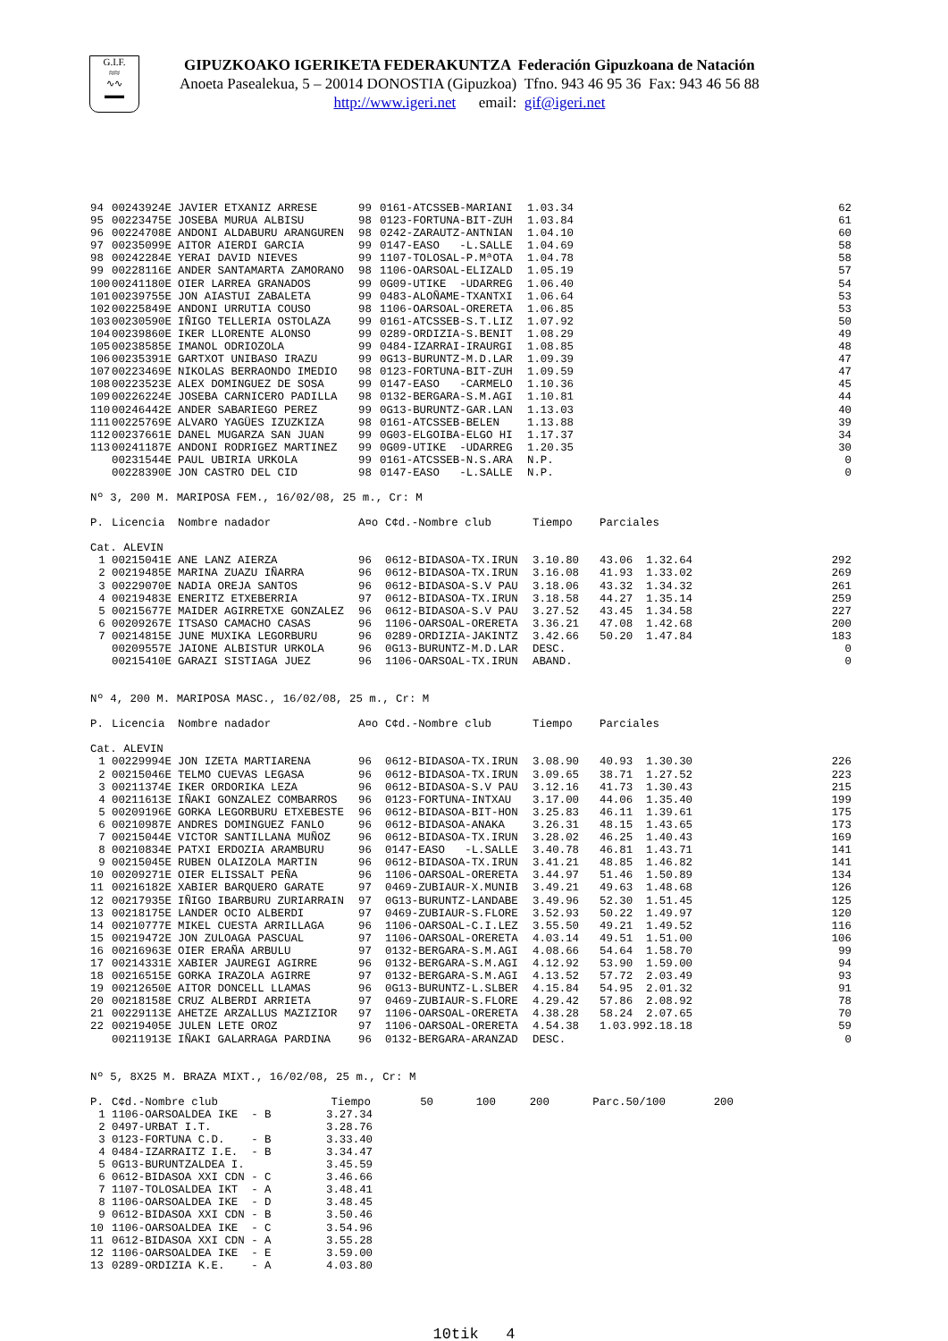G.I.F.
≈≈
∿∿
▬▬
GIPUZKOAKO IGERIKETA FEDERAKUNTZA Federación Gipuzkoana de Natación
Anoeta Pasealekua, 5 – 20014 DONOSTIA (Gipuzkoa) Tfno. 943 46 95 36 Fax: 943 46 56 88
http://www.igeri.net email: gif@igeri.net
| 94 | 00243924E | JAVIER ETXANIZ ARRESE | 99 | 0161-ATCSSEB-MARIANI | 1.03.34 | 62 |
| 95 | 00223475E | JOSEBA MURUA ALBISU | 98 | 0123-FORTUNA-BIT-ZUH | 1.03.84 | 61 |
| 96 | 00224708E | ANDONI ALDABURU ARANGUREN | 98 | 0242-ZARAUTZ-ANTNIAN | 1.04.10 | 60 |
| 97 | 00235099E | AITOR AIERDI GARCIA | 99 | 0147-EASO -L.SALLE | 1.04.69 | 58 |
| 98 | 00242284E | YERAI DAVID NIEVES | 99 | 1107-TOLOSAL-P.MªOTA | 1.04.78 | 58 |
| 99 | 00228116E | ANDER SANTAMARTA ZAMORANO | 98 | 1106-OARSOAL-ELIZALD | 1.05.19 | 57 |
| 100 | 00241180E | OIER LARREA GRANADOS | 99 | 0G09-UTIKE -UDARREG | 1.06.40 | 54 |
| 101 | 00239755E | JON AIASTUI ZABALETA | 99 | 0483-ALOÑAME-TXANTXI | 1.06.64 | 53 |
| 102 | 00225849E | ANDONI URRUTIA COUSO | 98 | 1106-OARSOAL-ORERETA | 1.06.85 | 53 |
| 103 | 00230590E | IÑIGO TELLERIA OSTOLAZA | 99 | 0161-ATCSSEB-S.T.LIZ | 1.07.92 | 50 |
| 104 | 00239860E | IKER LLORENTE ALONSO | 99 | 0289-ORDIZIA-S.BENIT | 1.08.29 | 49 |
| 105 | 00238585E | IMANOL ODRIOZOLA | 99 | 0484-IZARRAI-IRAURGI | 1.08.85 | 48 |
| 106 | 00235391E | GARTXOT UNIBASO IRAZU | 99 | 0G13-BURUNTZ-M.D.LAR | 1.09.39 | 47 |
| 107 | 00223469E | NIKOLAS BERRAONDO IMEDIO | 98 | 0123-FORTUNA-BIT-ZUH | 1.09.59 | 47 |
| 108 | 00223523E | ALEX DOMINGUEZ DE SOSA | 99 | 0147-EASO -CARMELO | 1.10.36 | 45 |
| 109 | 00226224E | JOSEBA CARNICERO PADILLA | 98 | 0132-BERGARA-S.M.AGI | 1.10.81 | 44 |
| 110 | 00246442E | ANDER SABARIEGO PEREZ | 99 | 0G13-BURUNTZ-GAR.LAN | 1.13.03 | 40 |
| 111 | 00225769E | ALVARO YAGÜES IZUZKIZA | 98 | 0161-ATCSSEB-BELEN | 1.13.88 | 39 |
| 112 | 00237661E | DANEL MUGARZA SAN JUAN | 99 | 0G03-ELGOIBA-ELGO HI | 1.17.37 | 34 |
| 113 | 00241187E | ANDONI RODRIGEZ MARTINEZ | 99 | 0G09-UTIKE -UDARREG | 1.20.35 | 30 |
| | 00231544E | PAUL UBIRIA URKOLA | 99 | 0161-ATCSSEB-N.S.ARA | N.P. | 0 |
| | 00228390E | JON CASTRO DEL CID | 98 | 0147-EASO -L.SALLE | N.P. | 0 |
Nº 3, 200 M. MARIPOSA FEM., 16/02/08, 25 m., Cr: M
| P. | Licencia | Nombre nadador | A¤o | C¢d.-Nombre club | Tiempo | Parciales | | |
| --- | --- | --- | --- | --- | --- | --- | --- | --- |
| Cat. ALEVIN | | | | | | | | |
| 1 | 00215041E | ANE LANZ AIERZA | 96 | 0612-BIDASOA-TX.IRUN | 3.10.80 | 43.06 | 1.32.64 | 292 |
| 2 | 00219485E | MARINA ZUAZU IÑARRA | 96 | 0612-BIDASOA-TX.IRUN | 3.16.08 | 41.93 | 1.33.02 | 269 |
| 3 | 00229070E | NADIA OREJA SANTOS | 96 | 0612-BIDASOA-S.V PAU | 3.18.06 | 43.32 | 1.34.32 | 261 |
| 4 | 00219483E | ENERITZ ETXEBERRIA | 97 | 0612-BIDASOA-TX.IRUN | 3.18.58 | 44.27 | 1.35.14 | 259 |
| 5 | 00215677E | MAIDER AGIRRETXE GONZALEZ | 96 | 0612-BIDASOA-S.V PAU | 3.27.52 | 43.45 | 1.34.58 | 227 |
| 6 | 00209267E | ITSASO CAMACHO CASAS | 96 | 1106-OARSOAL-ORERETA | 3.36.21 | 47.08 | 1.42.68 | 200 |
| 7 | 00214815E | JUNE MUXIKA LEGORBURU | 96 | 0289-ORDIZIA-JAKINTZ | 3.42.66 | 50.20 | 1.47.84 | 183 |
| | 00209557E | JAIONE ALBISTUR URKOLA | 96 | 0G13-BURUNTZ-M.D.LAR | DESC. | | | 0 |
| | 00215410E | GARAZI SISTIAGA JUEZ | 96 | 1106-OARSOAL-TX.IRUN | ABAND. | | | 0 |
Nº 4, 200 M. MARIPOSA MASC., 16/02/08, 25 m., Cr: M
| P. | Licencia | Nombre nadador | A¤o | C¢d.-Nombre club | Tiempo | Parciales | | |
| --- | --- | --- | --- | --- | --- | --- | --- | --- |
| Cat. ALEVIN | | | | | | | | |
| 1 | 00229994E | JON IZETA MARTIARENA | 96 | 0612-BIDASOA-TX.IRUN | 3.08.90 | 40.93 | 1.30.30 | 226 |
| 2 | 00215046E | TELMO CUEVAS LEGASA | 96 | 0612-BIDASOA-TX.IRUN | 3.09.65 | 38.71 | 1.27.52 | 223 |
| 3 | 00211374E | IKER ORDORIKA LEZA | 96 | 0612-BIDASOA-S.V PAU | 3.12.16 | 41.73 | 1.30.43 | 215 |
| 4 | 00211613E | IÑAKI GONZALEZ COMBARROS | 96 | 0123-FORTUNA-INTXAU | 3.17.00 | 44.06 | 1.35.40 | 199 |
| 5 | 00209196E | GORKA LEGORBURU ETXEBESTE | 96 | 0612-BIDASOA-BIT-HON | 3.25.83 | 46.11 | 1.39.61 | 175 |
| 6 | 00210987E | ANDRES DOMINGUEZ FANLO | 96 | 0612-BIDASOA-ANAKA | 3.26.31 | 48.15 | 1.43.65 | 173 |
| 7 | 00215044E | VICTOR SANTILLANA MUÑOZ | 96 | 0612-BIDASOA-TX.IRUN | 3.28.02 | 46.25 | 1.40.43 | 169 |
| 8 | 00210834E | PATXI ERDOZIA ARAMBURU | 96 | 0147-EASO -L.SALLE | 3.40.78 | 46.81 | 1.43.71 | 141 |
| 9 | 00215045E | RUBEN OLAIZOLA MARTIN | 96 | 0612-BIDASOA-TX.IRUN | 3.41.21 | 48.85 | 1.46.82 | 141 |
| 10 | 00209271E | OIER ELISSALT PEÑA | 96 | 1106-OARSOAL-ORERETA | 3.44.97 | 51.46 | 1.50.89 | 134 |
| 11 | 00216182E | XABIER BARQUERO GARATE | 97 | 0469-ZUBIAUR-X.MUNIB | 3.49.21 | 49.63 | 1.48.68 | 126 |
| 12 | 00217935E | IÑIGO IBARBURU ZURIARRAIN | 97 | 0G13-BURUNTZ-LANDABE | 3.49.96 | 52.30 | 1.51.45 | 125 |
| 13 | 00218175E | LANDER OCIO ALBERDI | 97 | 0469-ZUBIAUR-S.FLORE | 3.52.93 | 50.22 | 1.49.97 | 120 |
| 14 | 00210777E | MIKEL CUESTA ARRILLAGA | 96 | 1106-OARSOAL-C.I.LEZ | 3.55.50 | 49.21 | 1.49.52 | 116 |
| 15 | 00219472E | JON ZULOAGA PASCUAL | 97 | 1106-OARSOAL-ORERETA | 4.03.14 | 49.51 | 1.51.00 | 106 |
| 16 | 00216963E | OIER ERAÑA ARBULU | 97 | 0132-BERGARA-S.M.AGI | 4.08.66 | 54.64 | 1.58.70 | 99 |
| 17 | 00214331E | XABIER JAUREGI AGIRRE | 96 | 0132-BERGARA-S.M.AGI | 4.12.92 | 53.90 | 1.59.00 | 94 |
| 18 | 00216515E | GORKA IRAZOLA AGIRRE | 97 | 0132-BERGARA-S.M.AGI | 4.13.52 | 57.72 | 2.03.49 | 93 |
| 19 | 00212650E | AITOR DONCELL LLAMAS | 96 | 0G13-BURUNTZ-L.SLBER | 4.15.84 | 54.95 | 2.01.32 | 91 |
| 20 | 00218158E | CRUZ ALBERDI ARRIETA | 97 | 0469-ZUBIAUR-S.FLORE | 4.29.42 | 57.86 | 2.08.92 | 78 |
| 21 | 00229113E | AHETZE ARZALLUS MAZIZIOR | 97 | 1106-OARSOAL-ORERETA | 4.38.28 | 58.24 | 2.07.65 | 70 |
| 22 | 00219405E | JULEN LETE OROZ | 97 | 1106-OARSOAL-ORERETA | 4.54.38 | 1.03.99 | 2.18.18 | 59 |
| | 00211913E | IÑAKI GALARRAGA PARDINA | 96 | 0132-BERGARA-ARANZAD | DESC. | | | 0 |
Nº 5, 8X25 M. BRAZA MIXT., 16/02/08, 25 m., Cr: M
| P. | C¢d.-Nombre club | Tiempo | 50 | 100 | 200 | Parc.50/100 | 200 |
| --- | --- | --- | --- | --- | --- | --- | --- |
| 1 | 1106-OARSOALDEA IKE - B | 3.27.34 | | | | | |
| 2 | 0497-URBAT I.T. | 3.28.76 | | | | | |
| 3 | 0123-FORTUNA C.D. - B | 3.33.40 | | | | | |
| 4 | 0484-IZARRAITZ I.E. - B | 3.34.47 | | | | | |
| 5 | 0G13-BURUNTZALDEA I. | 3.45.59 | | | | | |
| 6 | 0612-BIDASOA XXI CDN - C | 3.46.66 | | | | | |
| 7 | 1107-TOLOSALDEA IKT - A | 3.48.41 | | | | | |
| 8 | 1106-OARSOALDEA IKE - D | 3.48.45 | | | | | |
| 9 | 0612-BIDASOA XXI CDN - B | 3.50.46 | | | | | |
| 10 | 1106-OARSOALDEA IKE - C | 3.54.96 | | | | | |
| 11 | 0612-BIDASOA XXI CDN - A | 3.55.28 | | | | | |
| 12 | 1106-OARSOALDEA IKE - E | 3.59.00 | | | | | |
| 13 | 0289-ORDIZIA K.E. - A | 4.03.80 | | | | | |
10tik 4